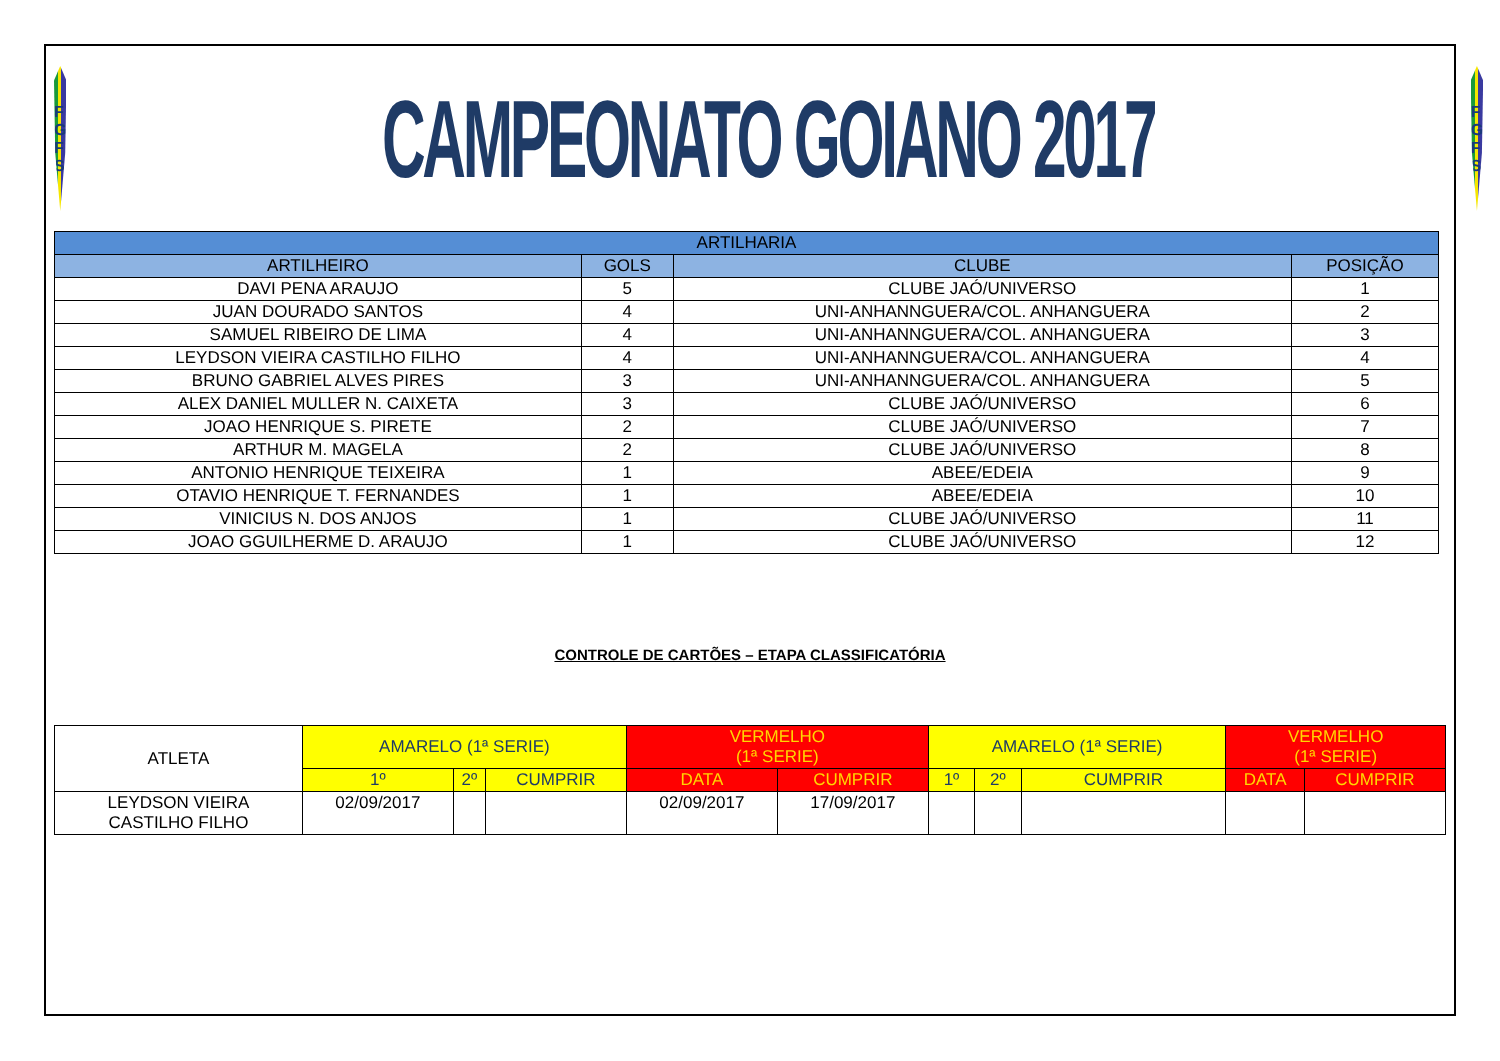F G
F S
CAMPEONATO GOIANO 2017
F G
F S
| ARTILHARIA | | | |
| --- | --- | --- | --- |
| ARTILHEIRO | GOLS | CLUBE | POSIÇÃO |
| DAVI PENA ARAUJO | 5 | CLUBE JAÓ/UNIVERSO | 1 |
| JUAN DOURADO SANTOS | 4 | UNI-ANHANNGUERA/COL. ANHANGUERA | 2 |
| SAMUEL RIBEIRO DE LIMA | 4 | UNI-ANHANNGUERA/COL. ANHANGUERA | 3 |
| LEYDSON VIEIRA CASTILHO FILHO | 4 | UNI-ANHANNGUERA/COL. ANHANGUERA | 4 |
| BRUNO GABRIEL ALVES PIRES | 3 | UNI-ANHANNGUERA/COL. ANHANGUERA | 5 |
| ALEX DANIEL MULLER N. CAIXETA | 3 | CLUBE JAÓ/UNIVERSO | 6 |
| JOAO HENRIQUE S. PIRETE | 2 | CLUBE JAÓ/UNIVERSO | 7 |
| ARTHUR M. MAGELA | 2 | CLUBE JAÓ/UNIVERSO | 8 |
| ANTONIO HENRIQUE TEIXEIRA | 1 | ABEE/EDEIA | 9 |
| OTAVIO HENRIQUE T. FERNANDES | 1 | ABEE/EDEIA | 10 |
| VINICIUS N. DOS ANJOS | 1 | CLUBE JAÓ/UNIVERSO | 11 |
| JOAO GGUILHERME D. ARAUJO | 1 | CLUBE JAÓ/UNIVERSO | 12 |
CONTROLE DE CARTÕES – ETAPA CLASSIFICATÓRIA
| ATLETA | AMARELO (1ª SERIE) | | | VERMELHO (1ª SERIE) | | AMARELO (1ª SERIE) | | | VERMELHO (1ª SERIE) | |
| --- | --- | --- | --- | --- | --- | --- | --- | --- | --- | --- |
| | 1º | 2º | CUMPRIR | DATA | CUMPRIR | 1º | 2º | CUMPRIR | DATA | CUMPRIR |
| LEYDSON VIEIRA CASTILHO FILHO | 02/09/2017 | | | 02/09/2017 | 17/09/2017 | | | | | |